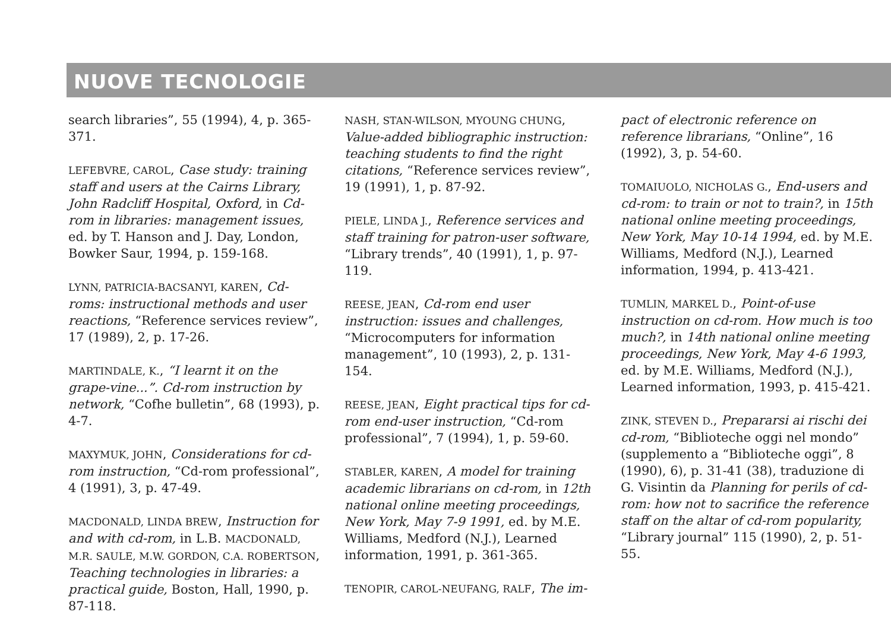NUOVE TECNOLOGIE
search libraries”, 55 (1994), 4, p. 365-371.
LEFEBVRE, CAROL, Case study: training staff and users at the Cairns Library, John Radcliff Hospital, Oxford, in Cd-rom in libraries: management issues, ed. by T. Hanson and J. Day, London, Bowker Saur, 1994, p. 159-168.
LYNN, PATRICIA-BACSANYI, KAREN, Cd-roms: instructional methods and user reactions, “Reference services review”, 17 (1989), 2, p. 17-26.
MARTINDALE, K., “I learnt it on the grape-vine...”. Cd-rom instruction by network, “Cofhe bulletin”, 68 (1993), p. 4-7.
MAXYMUK, JOHN, Considerations for cd-rom instruction, “Cd-rom professional”, 4 (1991), 3, p. 47-49.
MACDONALD, LINDA BREW, Instruction for and with cd-rom, in L.B. MACDONALD, M.R. SAULE, M.W. GORDON, C.A. ROBERTSON, Teaching technologies in libraries: a practical guide, Boston, Hall, 1990, p. 87-118.
NASH, STAN-WILSON, MYOUNG CHUNG, Value-added bibliographic instruction: teaching students to find the right citations, “Reference services review”, 19 (1991), 1, p. 87-92.
PIELE, LINDA J., Reference services and staff training for patron-user software, “Library trends”, 40 (1991), 1, p. 97-119.
REESE, JEAN, Cd-rom end user instruction: issues and challenges, “Microcomputers for information management”, 10 (1993), 2, p. 131-154.
REESE, JEAN, Eight practical tips for cd-rom end-user instruction, “Cd-rom professional”, 7 (1994), 1, p. 59-60.
STABLER, KAREN, A model for training academic librarians on cd-rom, in 12th national online meeting proceedings, New York, May 7-9 1991, ed. by M.E. Williams, Medford (N.J.), Learned information, 1991, p. 361-365.
TENOPIR, CAROL-NEUFANG, RALF, The im-
pact of electronic reference on reference librarians, “Online”, 16 (1992), 3, p. 54-60.
TOMAIUOLO, NICHOLAS G., End-users and cd-rom: to train or not to train?, in 15th national online meeting proceedings, New York, May 10-14 1994, ed. by M.E. Williams, Medford (N.J.), Learned information, 1994, p. 413-421.
TUMLIN, MARKEL D., Point-of-use instruction on cd-rom. How much is too much?, in 14th national online meeting proceedings, New York, May 4-6 1993, ed. by M.E. Williams, Medford (N.J.), Learned information, 1993, p. 415-421.
ZINK, STEVEN D., Prepararsi ai rischi dei cd-rom, “Biblioteche oggi nel mondo” (supplemento a “Biblioteche oggi”, 8 (1990), 6), p. 31-41 (38), traduzione di G. Visintin da Planning for perils of cd-rom: how not to sacrifice the reference staff on the altar of cd-rom popularity, “Library journal” 115 (1990), 2, p. 51-55.